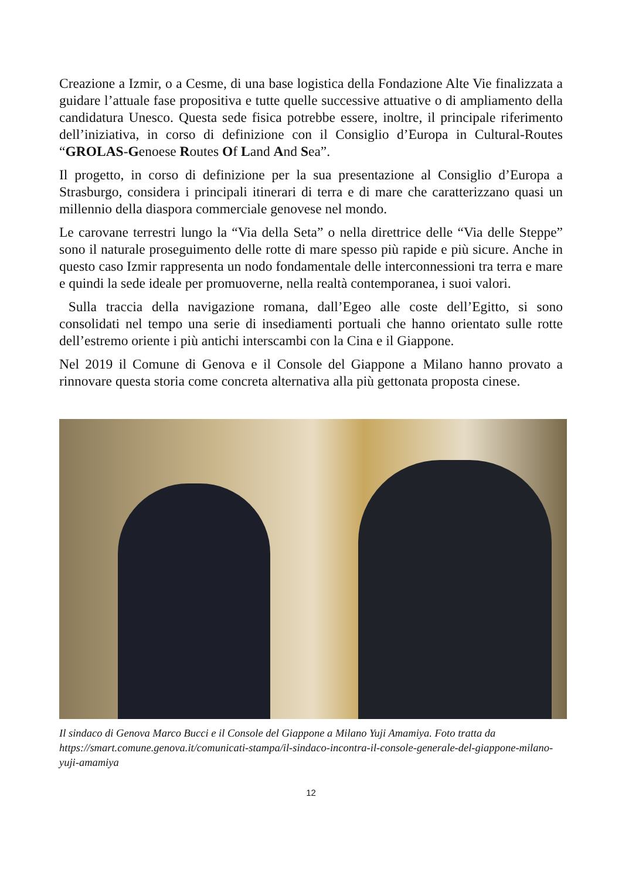Creazione a Izmir, o a Cesme, di una base logistica della Fondazione Alte Vie finalizzata a guidare l’attuale fase propositiva e tutte quelle successive attuative o di ampliamento della candidatura Unesco. Questa sede fisica potrebbe essere, inoltre, il principale riferimento dell’iniziativa, in corso di definizione con il Consiglio d’Europa in Cultural-Routes “GROLAS-Genoese Routes Of Land And Sea”.
Il progetto, in corso di definizione per la sua presentazione al Consiglio d’Europa a Strasburgo, considera i principali itinerari di terra e di mare che caratterizzano quasi un millennio della diaspora commerciale genovese nel mondo.
Le carovane terrestri lungo la “Via della Seta” o nella direttrice delle “Via delle Steppe” sono il naturale proseguimento delle rotte di mare spesso più rapide e più sicure. Anche in questo caso Izmir rappresenta un nodo fondamentale delle interconnessioni tra terra e mare e quindi la sede ideale per promuoverne, nella realtà contemporanea, i suoi valori.
Sulla traccia della navigazione romana, dall’Egeo alle coste dell’Egitto, si sono consolidati nel tempo una serie di insediamenti portuali che hanno orientato sulle rotte dell’estremo oriente i più antichi interscambi con la Cina e il Giappone.
Nel 2019 il Comune di Genova e il Console del Giappone a Milano hanno provato a rinnovare questa storia come concreta alternativa alla più gettonata proposta cinese.
Il sindaco di Genova Marco Bucci e il Console del Giappone a Milano Yuji Amamiya. Foto tratta da https://smart.comune.genova.it/comunicati-stampa/il-sindaco-incontra-il-console-generale-del-giappone-milano-yuji-amamiya
12